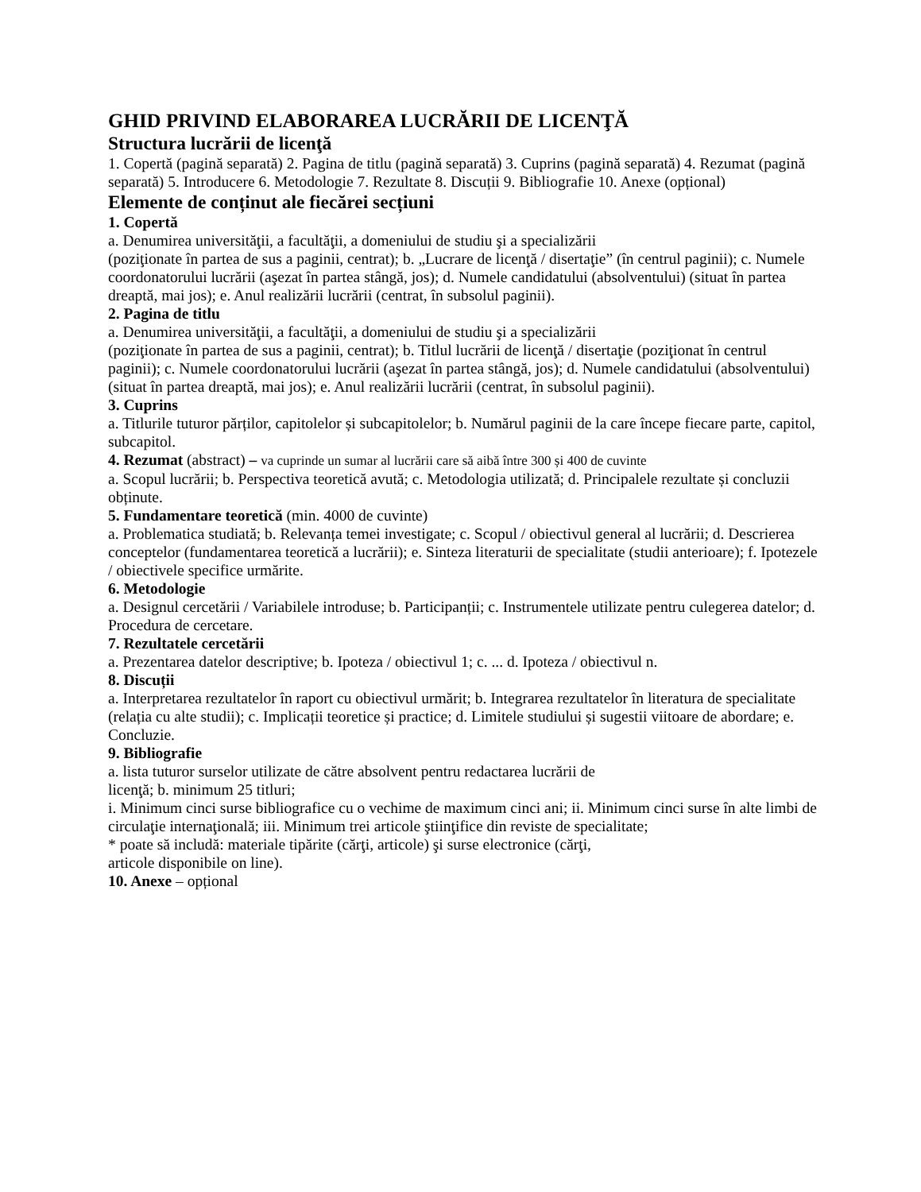GHID PRIVIND ELABORAREA LUCRĂRII DE LICENŢĂ
Structura lucrării de licenţă
1. Copertă (pagină separată) 2. Pagina de titlu (pagină separată) 3. Cuprins (pagină separată) 4. Rezumat (pagină separată) 5. Introducere 6. Metodologie 7. Rezultate 8. Discuții 9. Bibliografie 10. Anexe (opțional)
Elemente de conținut ale fiecărei secțiuni
1. Copertă
a. Denumirea universităţii, a facultăţii, a domeniului de studiu şi a specializării
(poziţionate în partea de sus a paginii, centrat); b. „Lucrare de licenţă / disertaţie” (în centrul paginii); c. Numele coordonatorului lucrării (aşezat în partea stângă, jos); d. Numele candidatului (absolventului) (situat în partea dreaptă, mai jos); e. Anul realizării lucrării (centrat, în subsolul paginii).
2. Pagina de titlu
a. Denumirea universităţii, a facultăţii, a domeniului de studiu şi a specializării
(poziţionate în partea de sus a paginii, centrat); b. Titlul lucrării de licenţă / disertaţie (poziţionat în centrul paginii); c. Numele coordonatorului lucrării (aşezat în partea stângă, jos); d. Numele candidatului (absolventului) (situat în partea dreaptă, mai jos); e. Anul realizării lucrării (centrat, în subsolul paginii).
3. Cuprins
a. Titlurile tuturor părților, capitolelor și subcapitolelor; b. Numărul paginii de la care începe fiecare parte, capitol, subcapitol.
4. Rezumat (abstract) – va cuprinde un sumar al lucrării care să aibă între 300 și 400 de cuvinte
a. Scopul lucrării; b. Perspectiva teoretică avută; c. Metodologia utilizată; d. Principalele rezultate și concluzii obținute.
5. Fundamentare teoretică (min. 4000 de cuvinte)
a. Problematica studiată; b. Relevanța temei investigate; c. Scopul / obiectivul general al lucrării; d. Descrierea conceptelor (fundamentarea teoretică a lucrării); e. Sinteza literaturii de specialitate (studii anterioare); f. Ipotezele / obiectivele specifice urmărite.
6. Metodologie
a. Designul cercetării / Variabilele introduse; b. Participanții; c. Instrumentele utilizate pentru culegerea datelor; d. Procedura de cercetare.
7. Rezultatele cercetării
a. Prezentarea datelor descriptive; b. Ipoteza / obiectivul 1; c. ... d. Ipoteza / obiectivul n.
8. Discuții
a. Interpretarea rezultatelor în raport cu obiectivul urmărit; b. Integrarea rezultatelor în literatura de specialitate (relația cu alte studii); c. Implicații teoretice și practice; d. Limitele studiului și sugestii viitoare de abordare; e. Concluzie.
9. Bibliografie
a. lista tuturor surselor utilizate de către absolvent pentru redactarea lucrării de
licenţă; b. minimum 25 titluri;
i. Minimum cinci surse bibliografice cu o vechime de maximum cinci ani; ii. Minimum cinci surse în alte limbi de circulaţie internaţională; iii. Minimum trei articole ştiinţifice din reviste de specialitate;
* poate să includă: materiale tipărite (cărţi, articole) şi surse electronice (cărţi,
articole disponibile on line).
10. Anexe – opțional